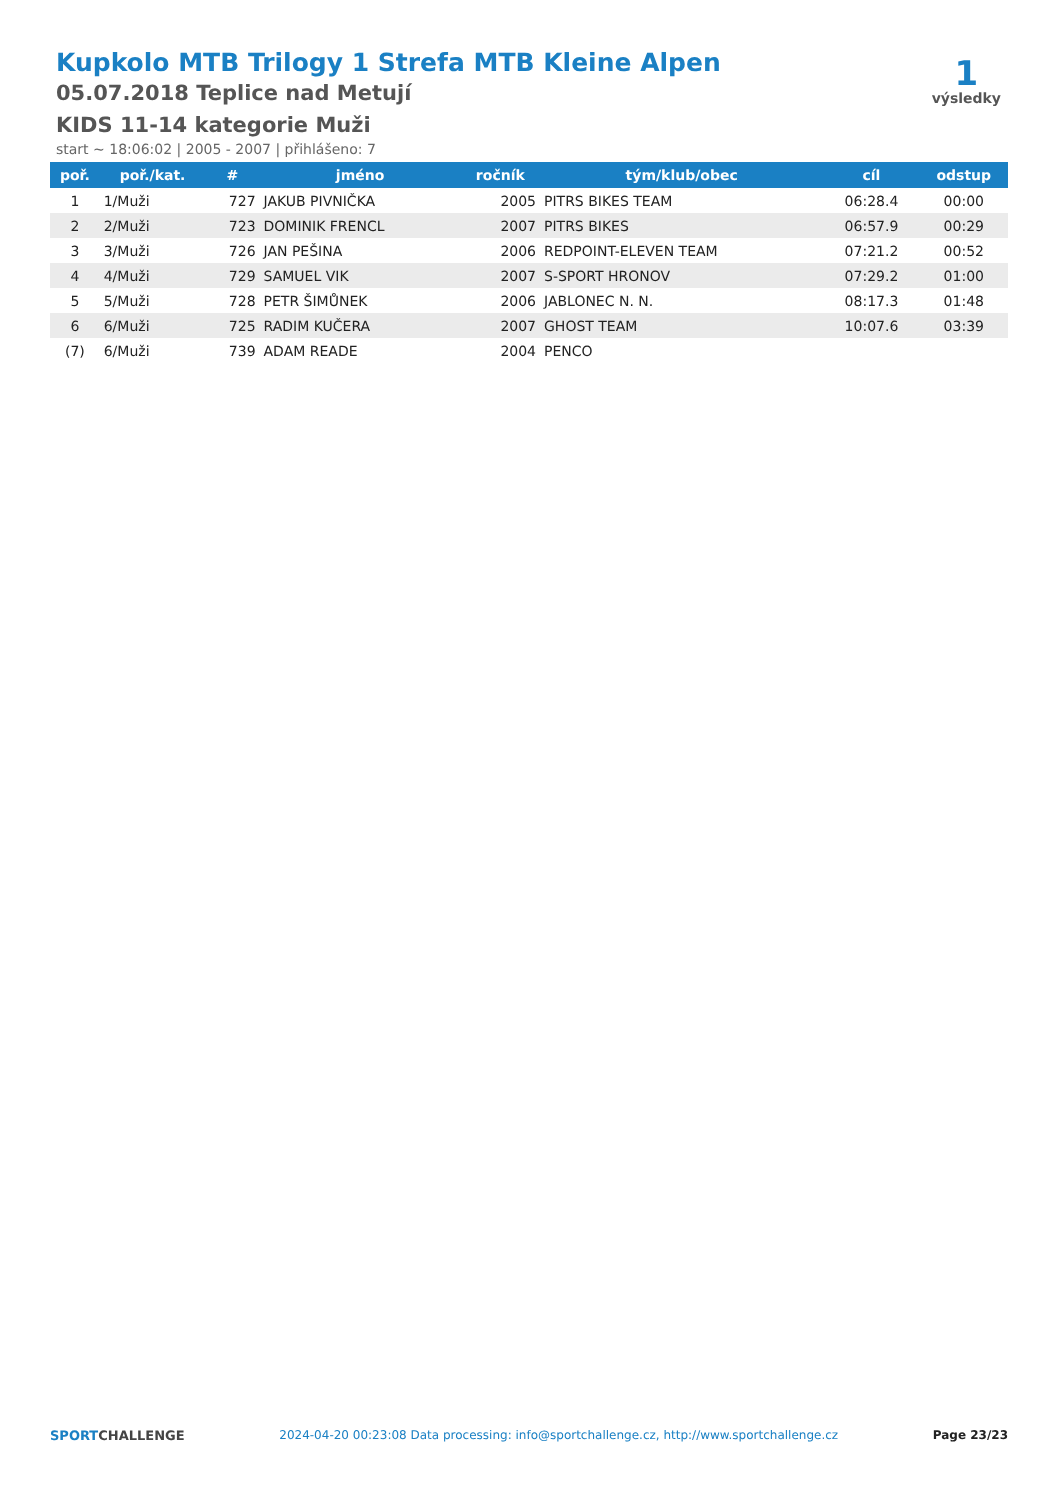Kupkolo MTB Trilogy 1 Strefa MTB Kleine Alpen
05.07.2018 Teplice nad Metují
KIDS 11-14 kategorie Muži
start ~ 18:06:02 | 2005 - 2007 | přihlášeno: 7
1
výsledky
| poř. | poř./kat. | # | jméno | ročník | tým/klub/obec | cíl | odstup |
| --- | --- | --- | --- | --- | --- | --- | --- |
| 1 | 1/Muži | 727 | JAKUB PIVNIČKA | 2005 | PITRS BIKES TEAM | 06:28.4 | 00:00 |
| 2 | 2/Muži | 723 | DOMINIK FRENCL | 2007 | PITRS BIKES | 06:57.9 | 00:29 |
| 3 | 3/Muži | 726 | JAN PEŠINA | 2006 | REDPOINT-ELEVEN TEAM | 07:21.2 | 00:52 |
| 4 | 4/Muži | 729 | SAMUEL VIK | 2007 | S-SPORT HRONOV | 07:29.2 | 01:00 |
| 5 | 5/Muži | 728 | PETR ŠIMŮNEK | 2006 | JABLONEC N. N. | 08:17.3 | 01:48 |
| 6 | 6/Muži | 725 | RADIM KUČERA | 2007 | GHOST TEAM | 10:07.6 | 03:39 |
| (7) | 6/Muži | 739 | ADAM READE | 2004 | PENCO | | |
SPORTCHALLENGE 2024-04-20 00:23:08 Data processing: info@sportchallenge.cz, http://www.sportchallenge.cz Page 23/23